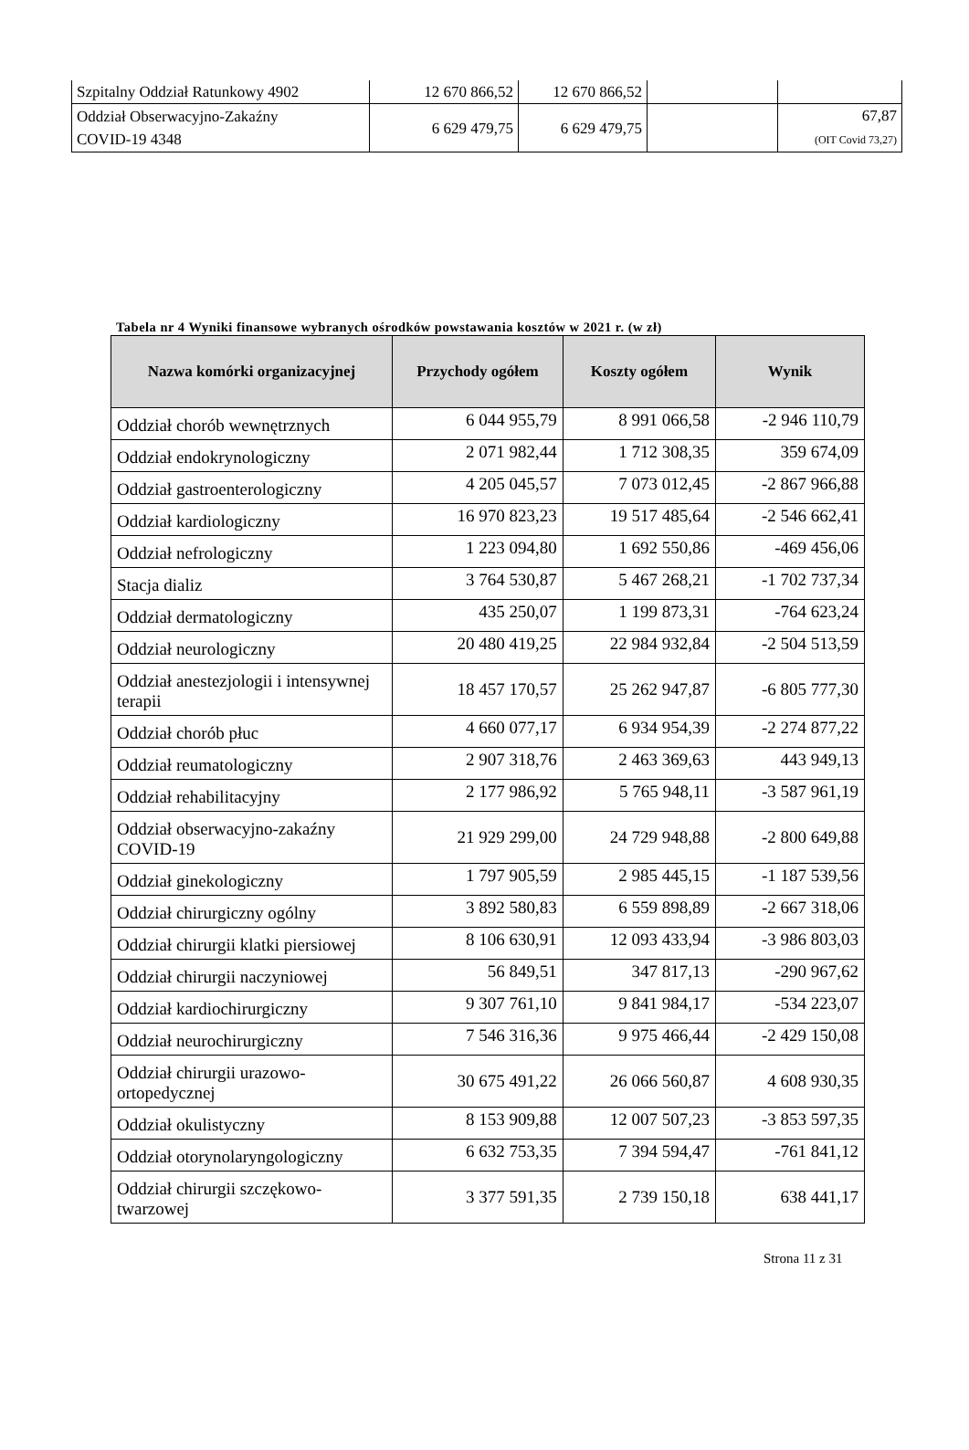| Szpitalny Oddział Ratunkowy 4902 | 12 670 866,52 | 12 670 866,52 | | |
| Oddział Obserwacyjno-Zakaźny COVID-19 4348 | 6 629 479,75 | 6 629 479,75 | | 67,87 (OIT Covid 73,27) |
Tabela nr 4 Wyniki finansowe wybranych ośrodków powstawania kosztów w 2021 r. (w zł)
| Nazwa komórki organizacyjnej | Przychody ogółem | Koszty ogółem | Wynik |
| --- | --- | --- | --- |
| Oddział chorób wewnętrznych | 6 044 955,79 | 8 991 066,58 | -2 946 110,79 |
| Oddział endokrynologiczny | 2 071 982,44 | 1 712 308,35 | 359 674,09 |
| Oddział gastroenterologiczny | 4 205 045,57 | 7 073 012,45 | -2 867 966,88 |
| Oddział kardiologiczny | 16 970 823,23 | 19 517 485,64 | -2 546 662,41 |
| Oddział nefrologiczny | 1 223 094,80 | 1 692 550,86 | -469 456,06 |
| Stacja dializ | 3 764 530,87 | 5 467 268,21 | -1 702 737,34 |
| Oddział dermatologiczny | 435 250,07 | 1 199 873,31 | -764 623,24 |
| Oddział neurologiczny | 20 480 419,25 | 22 984 932,84 | -2 504 513,59 |
| Oddział anestezjologii i intensywnej terapii | 18 457 170,57 | 25 262 947,87 | -6 805 777,30 |
| Oddział chorób płuc | 4 660 077,17 | 6 934 954,39 | -2 274 877,22 |
| Oddział reumatologiczny | 2 907 318,76 | 2 463 369,63 | 443 949,13 |
| Oddział rehabilitacyjny | 2 177 986,92 | 5 765 948,11 | -3 587 961,19 |
| Oddział obserwacyjno-zakaźny COVID-19 | 21 929 299,00 | 24 729 948,88 | -2 800 649,88 |
| Oddział ginekologiczny | 1 797 905,59 | 2 985 445,15 | -1 187 539,56 |
| Oddział chirurgiczny ogólny | 3 892 580,83 | 6 559 898,89 | -2 667 318,06 |
| Oddział chirurgii klatki piersiowej | 8 106 630,91 | 12 093 433,94 | -3 986 803,03 |
| Oddział chirurgii naczyniowej | 56 849,51 | 347 817,13 | -290 967,62 |
| Oddział kardiochirurgiczny | 9 307 761,10 | 9 841 984,17 | -534 223,07 |
| Oddział neurochirurgiczny | 7 546 316,36 | 9 975 466,44 | -2 429 150,08 |
| Oddział chirurgii urazowo-ortopedycznej | 30 675 491,22 | 26 066 560,87 | 4 608 930,35 |
| Oddział okulistyczny | 8 153 909,88 | 12 007 507,23 | -3 853 597,35 |
| Oddział otorynolaryngologiczny | 6 632 753,35 | 7 394 594,47 | -761 841,12 |
| Oddział chirurgii szczękowo-twarzowej | 3 377 591,35 | 2 739 150,18 | 638 441,17 |
Strona 11 z 31